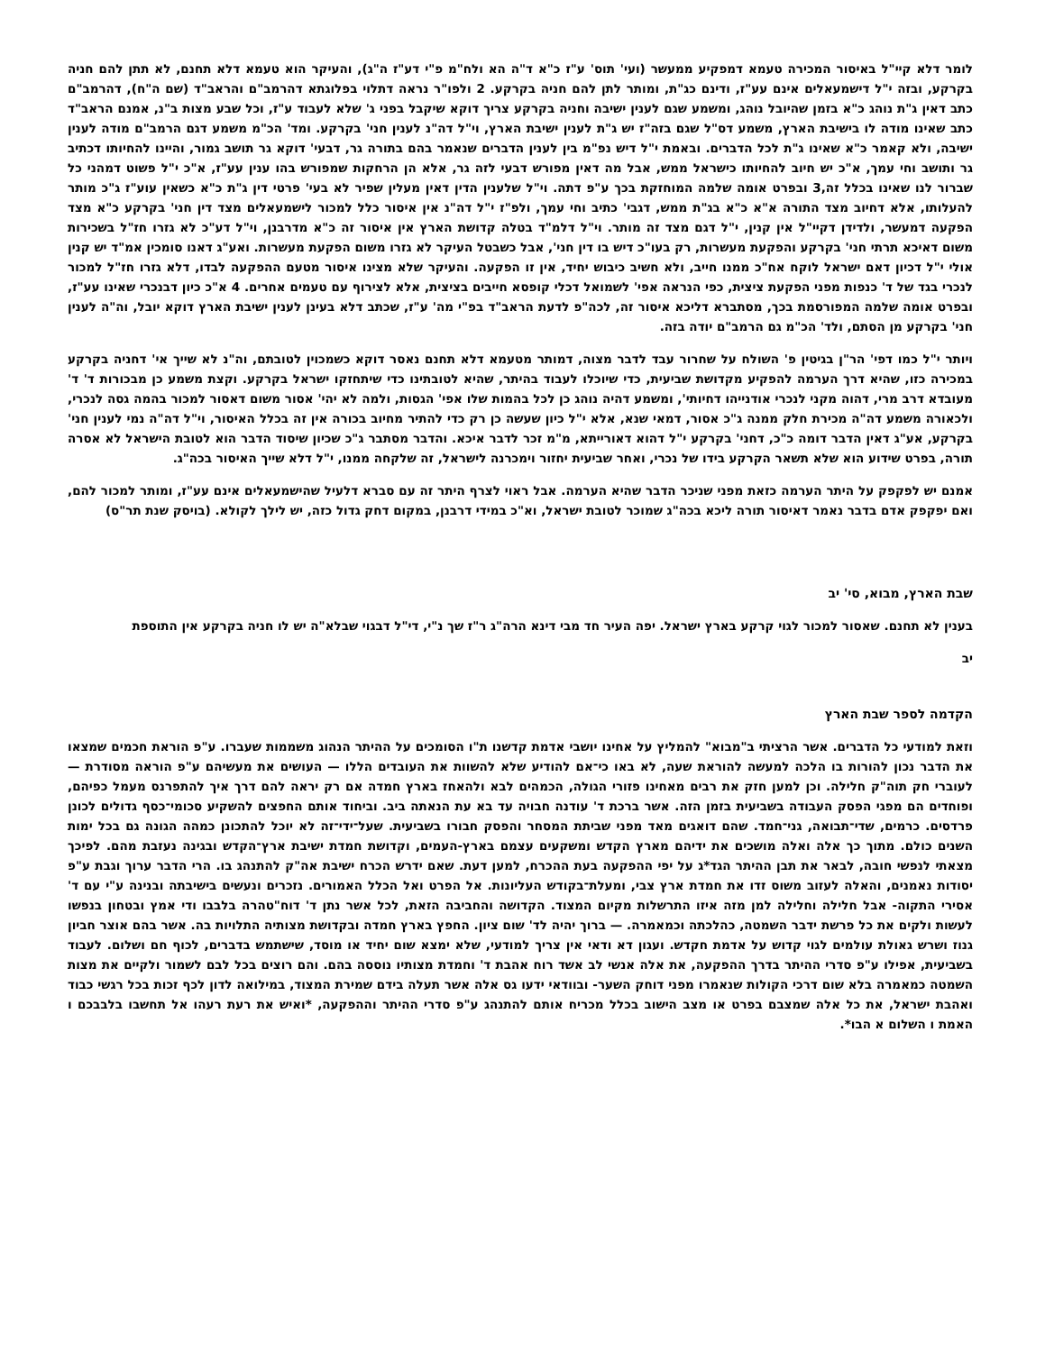לומר דלא קיי"ל באיסור המכירה טעמא דמפקיע ממעשר (ועי' תוס' ע"ז כ"א ד"ה הא ולח"מ פ"י דע"ז ה"ג), והעיקר הוא טעמא דלא תחנם, לא תתן להם חניה בקרקע, ובזה י"ל דישמעאלים אינם עע"ז, ודינם כג"ת, ומותר לתן להם חניה בקרקע. 2 ולפו"ר נראה דתלוי בפלוגתא דהרמב"ם והראב"ד (שם ה"ח), דהרמב"ם כתב דאין ג"ת נוהג כ"א בזמן שהיובל נוהג, ומשמע שגם לענין ישיבה וחניה בקרקע צריך דוקא שיקבל בפני ג' שלא לעבוד ע"ז, וכל שבע מצות ב"נ, אמנם הראב"ד כתב שאינו מודה לו בישיבת הארץ, משמע דס"ל שגם בזה"ז יש ג"ת לענין ישיבת הארץ, וי"ל דה"נ לענין חני' בקרקע. ומד' הכ"מ משמע דגם הרמב"ם מודה לענין ישיבה, ולא קאמר כ"א שאינו ג"ת לכל הדברים. ובאמת י"ל דיש נפ"מ בין לענין הדברים שנאמר בהם בתורה גר, דבעי' דוקא גר תושב גמור, והיינו להחיותו דכתיב גר ותושב וחי עמך, א"כ יש חיוב להחיותו כישראל ממש, אבל מה דאין מפורש דבעי לזה גר, אלא הן הרחקות שמפורש בהו ענין עע"ז, א"כ י"ל פשוט דמהני כל שברור לנו שאינו בכלל זה,3 ובפרט אומה שלמה המוחזקת בכך ע"פ דתה. וי"ל שלענין הדין דאין מעלין שפיר לא בעי' פרטי דין ג"ת כ"א כשאין עוע"ז ג"כ מותר להעלותו, אלא דחיוב מצד התורה א"א כ"א בג"ת ממש, דגבי' כתיב וחי עמך, ולפ"ז י"ל דה"נ אין איסור כלל למכור לישמעאלים מצד דין חני' בקרקע כ"א מצד הפקעה דמעשר, ולדידן דקיי"ל אין קנין, י"ל דגם מצד זה מותר. וי"ל דלמ"ד בטלה קדושת הארץ אין איסור זה כ"א מדרבנן, וי"ל דע"כ לא גזרו חז"ל בשכירות משום דאיכא תרתי חני' בקרקע והפקעת מעשרות, רק בעו"כ דיש בו דין חני', אבל כשבטל העיקר לא גזרו משום הפקעת מעשרות. ואע"ג דאנו סומכין אמ"ד יש קנין אולי י"ל דכיון דאם ישראל לוקח אח"כ ממנו חייב, ולא חשיב כיבוש יחיד, אין זו הפקעה. והעיקר שלא מצינו איסור מטעם ההפקעה לבדו, דלא גזרו חז"ל למכור לנכרי בגד של ד' כנפות מפני הפקעת ציצית, כפי הנראה אפי' לשמואל דכלי קופסא חייבים בציצית, אלא לצירוף עם טעמים אחרים. 4 א"כ כיון דבנכרי שאינו עע"ז, ובפרט אומה שלמה המפורסמת בכך, מסתברא דליכא איסור זה, לכה"פ לדעת הראב"ד בפ"י מה' ע"ז, שכתב דלא בעינן לענין ישיבת הארץ דוקא יובל, וה"ה לענין חני' בקרקע מן הסתם, ולד' הכ"מ גם הרמב"ם יודה בזה.
ויותר י"ל כמו דפי' הר"ן בגיטין פ' השולח על שחרור עבד לדבר מצוה, דמותר מטעמא דלא תחנם נאסר דוקא כשמכוין לטובתם, וה"נ לא שייך אי' דחניה בקרקע במכירה כזו, שהיא דרך הערמה להפקיע מקדושת שביעית, כדי שיוכלו לעבוד בהיתר, שהיא לטובתינו כדי שיתחזקו ישראל בקרקע. וקצת משמע כן מבכורות ד' ד' מעובדא דרב מרי, דהוה מקני לנכרי אודנייהו דחיותי', ומשמע דהיה נוהג כן לכל בהמות שלו אפי' הגסות, ולמה לא יהי' אסור משום דאסור למכור בהמה גסה לנכרי, ולכאורה משמע דה"ה מכירת חלק ממנה ג"כ אסור, דמאי שנא, אלא י"ל כיון שעשה כן רק כדי להתיר מחיוב בכורה אין זה בכלל האיסור, וי"ל דה"ה נמי לענין חני' בקרקע, אע"ג דאין הדבר דומה כ"כ, דחני' בקרקע י"ל דהוא דאורייתא, מ"מ זכר לדבר איכא. והדבר מסתבר ג"כ שכיון שיסוד הדבר הוא לטובת הישראל לא אסרה תורה, בפרט שידוע הוא שלא תשאר הקרקע בידו של נכרי, ואחר שביעית יחזור וימכרנה לישראל, זה שלקחה ממנו, י"ל דלא שייך האיסור בכה"ג.
אמנם יש לפקפק על היתר הערמה כזאת מפני שניכר הדבר שהיא הערמה. אבל ראוי לצרף היתר זה עם סברא דלעיל שהישמעאלים אינם עע"ז, ומותר למכור להם, ואם יפקפק אדם בדבר נאמר דאיסור תורה ליכא בכה"ג שמוכר לטובת ישראל, וא"כ במידי דרבנן, במקום דחק גדול כזה, יש לילך לקולא. (בויסק שנת תר"ס)
שבת הארץ, מבוא, סי' יב
בענין לא תחנם. שאסור למכור לגוי קרקע בארץ ישראל. יפה העיר חד מבי דינא הרה"ג ר"ז שך נ"י, די"ל דבגוי שבלא"ה יש לו חניה בקרקע אין התוספת
יב
הקדמה לספר שבת הארץ
וזאת למודעי כל הדברים. אשר הרציתי ב"מבוא" להמליץ על אחינו יושבי אדמת קדשנו ת"ו הסומכים על ההיתר הנהוג משממות שעברו. ע"פ הוראת חכמים שמצאו את הדבר נכון להורות בו הלכה למעשה להוראת שעה, לא באו כי־אם להודיע שלא להשוות את העובדים הללו — העושים את מעשיהם ע"פ הוראה מסודרת — לעוברי חק תוה"ק חלילה. וכן למען חזק את רבים מאחינו פזורי הגולה, הכמהים לבא ולהאחז בארץ חמדה אם רק יראה להם דרך איך להתפרנס מעמל כפיהם, ופוחדים הם מפגי הפסק העבודה בשביעית בזמן הזה. אשר ברכת ד' עודנה חבויה עד בא עת הנאתה ביב. וביחוד אותם החפצים להשקיע סכומי־כסף גדולים לכונן פרדסים. כרמים, שדי־תבואה, גני־חמד. שהם דואגים מאד מפני שביתת המסחר והפסק חבורו בשביעית. שעל־ידי־זה לא יוכל להתכונן כמהה הגונה גם בכל ימות השנים כולם. מתוך כך אלה ואלה מושכים את ידיהם מארץ הקדש ומשקעים עצמם בארץ-העמים, וקדושת חמדת ישיבת ארץ־הקדש ובגינה נעזבת מהם. לפיכך מצאתי לנפשי חובה, לבאר את תבן ההיתר הגד*ג על יפי ההפקעה בעת ההכרח, למען דעת. שאם ידרש הכרח ישיבת אה"ק להתנהג בו. הרי הדבר ערוך וגבת ע"פ יסודות נאמנים, והאלה לעזוב משוס זדו את חמדת ארץ צבי, ומעלת־בקודש העליונות. אל הפרט ואל הכלל האמורים. נזכרים ונעשים בישיבתה ובנינה ע"י עם ד' אסירי התקוה- אבל חלילה וחלילה למן מזה איזו התרשלות מקיום המצוד. הקדושה והחביבה הזאת, לכל אשר נתן ד' דוח"טהרה בלבבו ודי אמץ ובטחון בנפשו לעשות ולקים את כל פרשת ידבר השמטה, כהלכתה וכמאמרה. — ברוך יהיה לד' שום ציון. החפץ בארץ חמדה ובקדושת מצותיה התלויות בה. אשר בהם אוצר חביון גנוז ושרש גאולת עולמים לגוי קדוש על אדמת חקדש. ועגון דא ודאי אין צריך למודעי, שלא ימצא שום יחיד או מוסד, שישתמש בדברים, לכוף חם ושלום. לעבוד בשביעית, אפילו ע"פ סדרי ההיתר בדרך ההפקעה, את אלה אנשי לב אשד רוח אהבת ד' וחמדת מצותיו נוססה בהם. והם רוצים בכל לבם לשמור ולקיים את מצות השמטה כמאמרה בלא שום דרכי הקולות שנאמרו מפני דוחק השער- ובוודאי ידעו גס אלה אשר תעלה בידם שמירת המצוד, במילואה לדון לכף זכות בכל רגשי כבוד ואהבת ישראל, את כל אלה שמצבם בפרט או מצב הישוב בכלל מכריח אותם להתנהג ע"פ סדרי ההיתר וההפקעה, *ואיש את רעת רעהו אל תחשבו בלבבכם ו האמת ו השלום א הבו*.